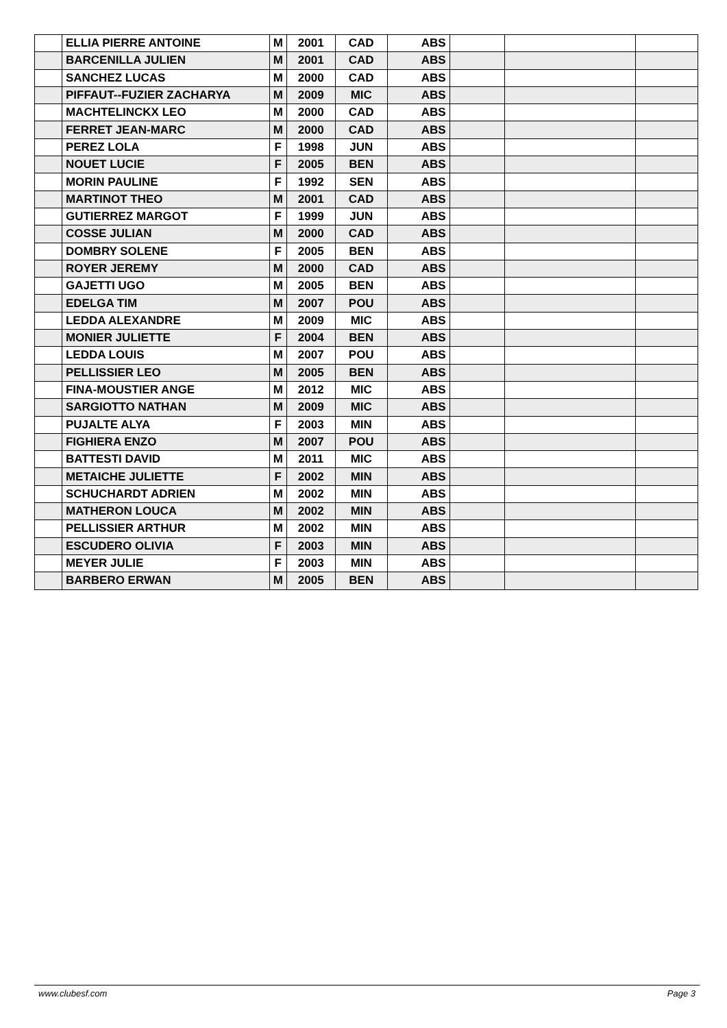| | ELLIA PIERRE ANTOINE | M | 2001 | CAD | ABS | | | |
| | BARCENILLA JULIEN | M | 2001 | CAD | ABS | | | |
| | SANCHEZ LUCAS | M | 2000 | CAD | ABS | | | |
| | PIFFAUT--FUZIER ZACHARYA | M | 2009 | MIC | ABS | | | |
| | MACHTELINCKX LEO | M | 2000 | CAD | ABS | | | |
| | FERRET JEAN-MARC | M | 2000 | CAD | ABS | | | |
| | PEREZ LOLA | F | 1998 | JUN | ABS | | | |
| | NOUET LUCIE | F | 2005 | BEN | ABS | | | |
| | MORIN PAULINE | F | 1992 | SEN | ABS | | | |
| | MARTINOT THEO | M | 2001 | CAD | ABS | | | |
| | GUTIERREZ MARGOT | F | 1999 | JUN | ABS | | | |
| | COSSE JULIAN | M | 2000 | CAD | ABS | | | |
| | DOMBRY SOLENE | F | 2005 | BEN | ABS | | | |
| | ROYER JEREMY | M | 2000 | CAD | ABS | | | |
| | GAJETTI UGO | M | 2005 | BEN | ABS | | | |
| | EDELGA TIM | M | 2007 | POU | ABS | | | |
| | LEDDA ALEXANDRE | M | 2009 | MIC | ABS | | | |
| | MONIER JULIETTE | F | 2004 | BEN | ABS | | | |
| | LEDDA LOUIS | M | 2007 | POU | ABS | | | |
| | PELLISSIER LEO | M | 2005 | BEN | ABS | | | |
| | FINA-MOUSTIER ANGE | M | 2012 | MIC | ABS | | | |
| | SARGIOTTO NATHAN | M | 2009 | MIC | ABS | | | |
| | PUJALTE ALYA | F | 2003 | MIN | ABS | | | |
| | FIGHIERA ENZO | M | 2007 | POU | ABS | | | |
| | BATTESTI DAVID | M | 2011 | MIC | ABS | | | |
| | METAICHE JULIETTE | F | 2002 | MIN | ABS | | | |
| | SCHUCHARDT ADRIEN | M | 2002 | MIN | ABS | | | |
| | MATHERON LOUCA | M | 2002 | MIN | ABS | | | |
| | PELLISSIER ARTHUR | M | 2002 | MIN | ABS | | | |
| | ESCUDERO OLIVIA | F | 2003 | MIN | ABS | | | |
| | MEYER JULIE | F | 2003 | MIN | ABS | | | |
| | BARBERO ERWAN | M | 2005 | BEN | ABS | | | |
www.clubesf.com Page 3